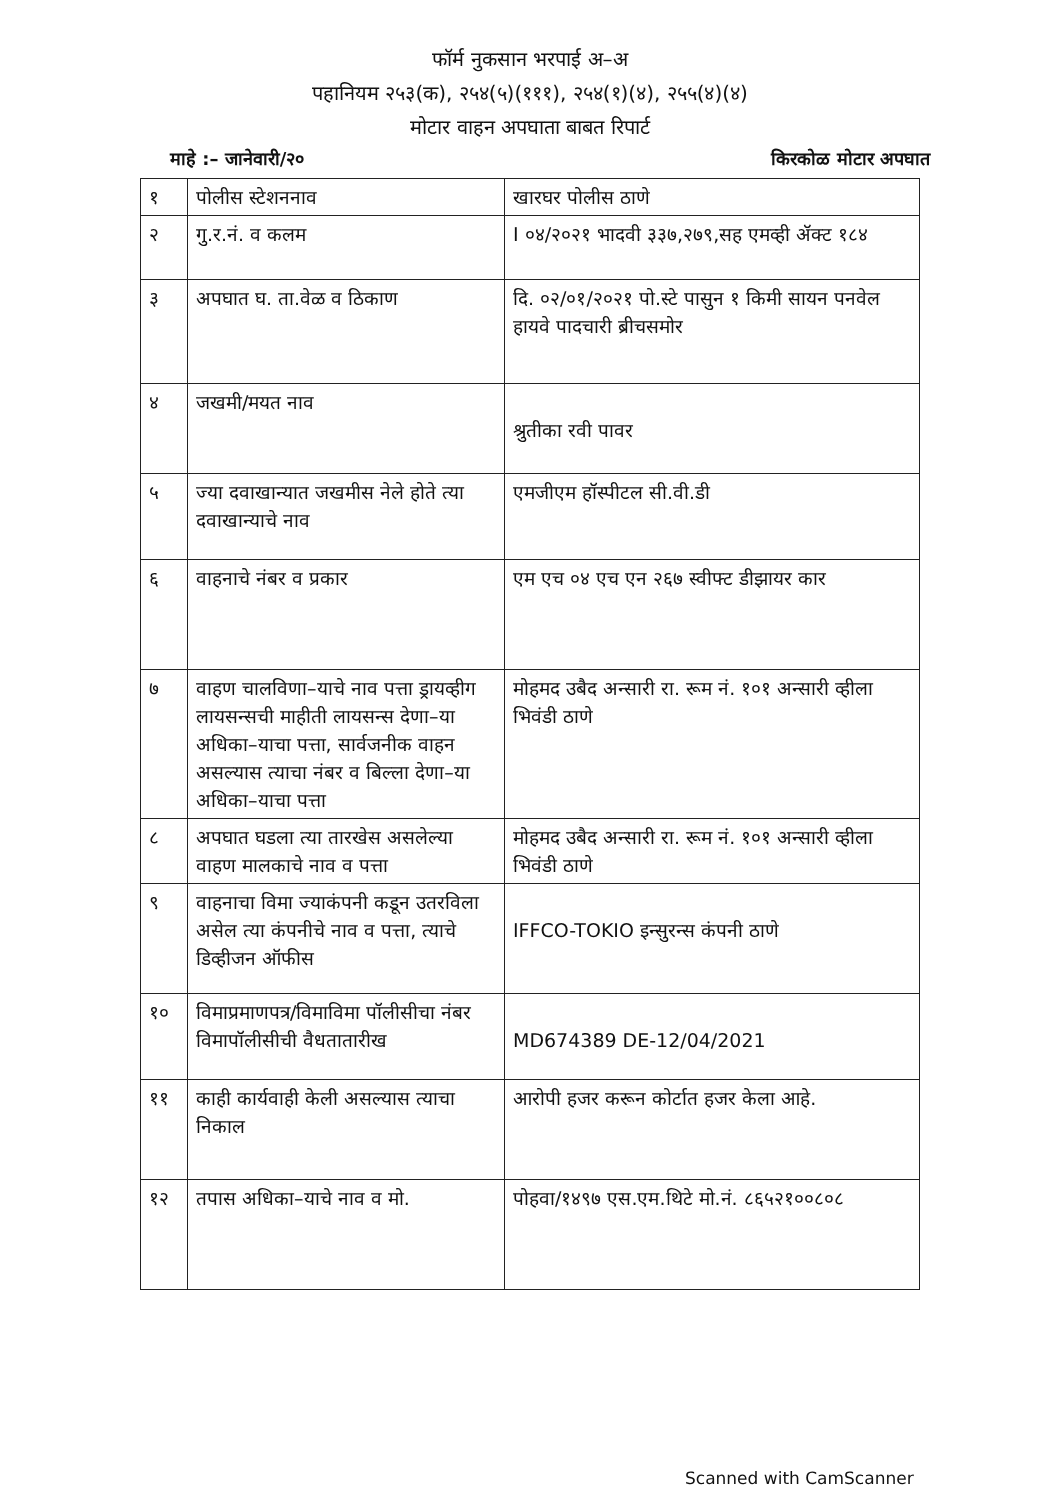फॉर्म नुकसान भरपाई अ–अ
पहानियम २५३(क), २५४(५)(१११), २५४(१)(४), २५५(४)(४)
मोटार वाहन अपघाता बाबत रिपार्ट
माहे :– जानेवारी/२० किरकोळ मोटार अपघात
| १ | पोलीस स्टेशननाव | खारघर पोलीस ठाणे |
| २ | गु.र.नं. व कलम | I ०४/२०२१ भादवी ३३७,२७९,सह एमव्ही ॲक्ट १८४ |
| ३ | अपघात घ. ता.वेळ व ठिकाण | दि. ०२/०१/२०२१ पो.स्टे पासुन १ किमी सायन पनवेल हायवे पादचारी ब्रीचसमोर |
| ४ | जखमी/मयत नाव | श्रुतीका रवी पावर |
| ५ | ज्या दवाखान्यात जखमीस नेले होते त्या दवाखान्याचे नाव | एमजीएम हॉस्पीटल सी.वी.डी |
| ६ | वाहनाचे नंबर व प्रकार | एम एच ०४ एच एन २६७ स्वीफ्ट डीझायर कार |
| ७ | वाहण चालविणा–याचे नाव पत्ता ड्रायव्हीग लायसन्सची माहीती लायसन्स देणा–या अधिका–याचा पत्ता, सार्वजनीक वाहन असल्यास त्याचा नंबर व बिल्ला देणा–या अधिका–याचा पत्ता | मोहमद उबैद अन्सारी रा. रूम नं. १०१ अन्सारी व्हीला भिवंडी ठाणे |
| ८ | अपघात घडला त्या तारखेस असलेल्या वाहण मालकाचे नाव व पत्ता | मोहमद उबैद अन्सारी रा. रूम नं. १०१ अन्सारी व्हीला भिवंडी ठाणे |
| ९ | वाहनाचा विमा ज्याकंपनी कडून उतरविला असेल त्या कंपनीचे नाव व पत्ता, त्याचे डिव्हीजन ऑफीस | IFFCO-TOKIO इन्सुरन्स कंपनी ठाणे |
| १० | विमाप्रमाणपत्र/विमाविमा पॉलीसीचा नंबर विमापॉलीसीची वैधतातारीख | MD674389 DE-12/04/2021 |
| ११ | काही कार्यवाही केली असल्यास त्याचा निकाल | आरोपी हजर करून कोर्टात हजर केला आहे. |
| १२ | तपास अधिका–याचे नाव व मो. | पोहवा/१४९७ एस.एम.थिटे मो.नं. ८६५२१००८०८ |
Scanned with CamScanner